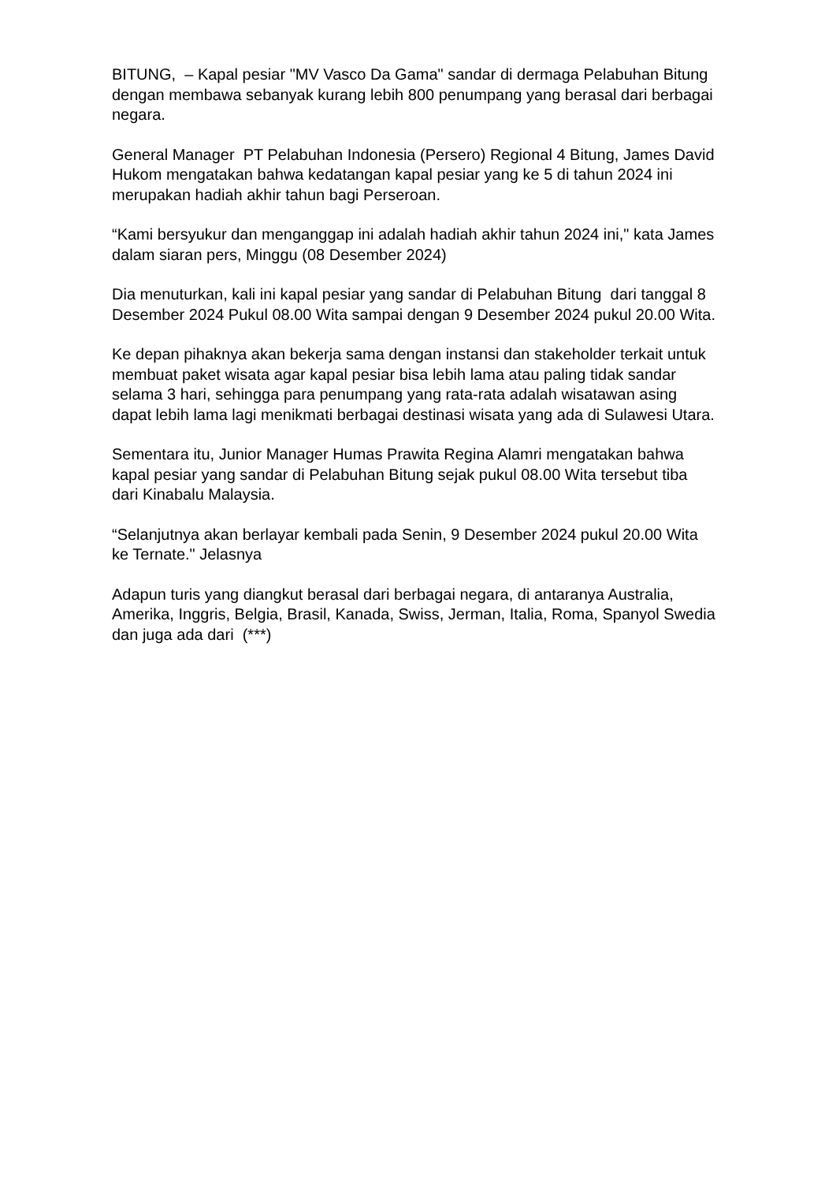BITUNG, – Kapal pesiar "MV Vasco Da Gama" sandar di dermaga Pelabuhan Bitung dengan membawa sebanyak kurang lebih 800 penumpang yang berasal dari berbagai negara.
General Manager PT Pelabuhan Indonesia (Persero) Regional 4 Bitung, James David Hukom mengatakan bahwa kedatangan kapal pesiar yang ke 5 di tahun 2024 ini merupakan hadiah akhir tahun bagi Perseroan.
“Kami bersyukur dan menganggap ini adalah hadiah akhir tahun 2024 ini," kata James dalam siaran pers, Minggu (08 Desember 2024)
Dia menuturkan, kali ini kapal pesiar yang sandar di Pelabuhan Bitung dari tanggal 8 Desember 2024 Pukul 08.00 Wita sampai dengan 9 Desember 2024 pukul 20.00 Wita.
Ke depan pihaknya akan bekerja sama dengan instansi dan stakeholder terkait untuk membuat paket wisata agar kapal pesiar bisa lebih lama atau paling tidak sandar selama 3 hari, sehingga para penumpang yang rata-rata adalah wisatawan asing dapat lebih lama lagi menikmati berbagai destinasi wisata yang ada di Sulawesi Utara.
Sementara itu, Junior Manager Humas Prawita Regina Alamri mengatakan bahwa kapal pesiar yang sandar di Pelabuhan Bitung sejak pukul 08.00 Wita tersebut tiba dari Kinabalu Malaysia.
“Selanjutnya akan berlayar kembali pada Senin, 9 Desember 2024 pukul 20.00 Wita ke Ternate." Jelasnya
Adapun turis yang diangkut berasal dari berbagai negara, di antaranya Australia, Amerika, Inggris, Belgia, Brasil, Kanada, Swiss, Jerman, Italia, Roma, Spanyol Swedia dan juga ada dari (***)